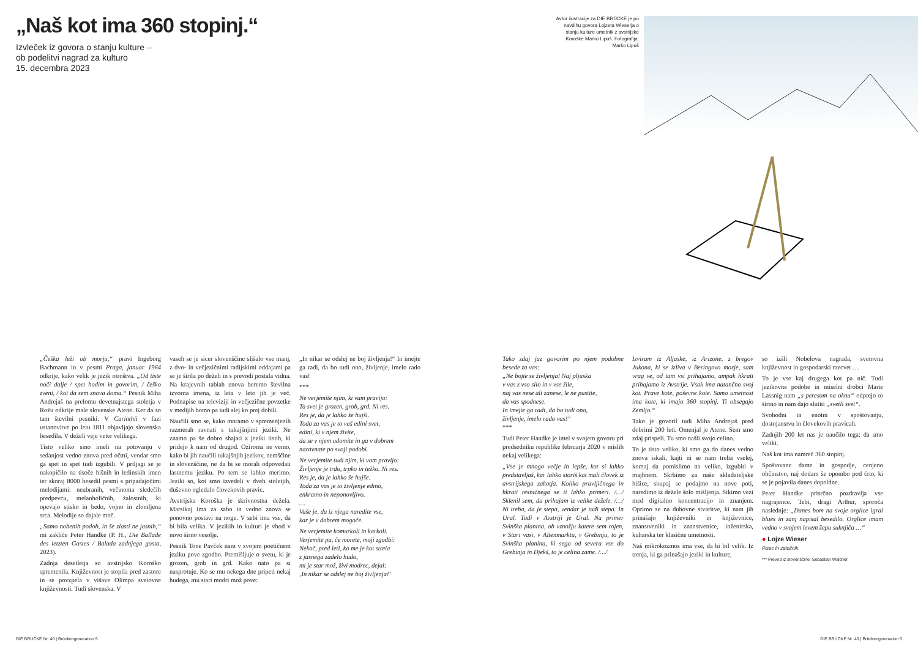„Naš kot ima 360 stopinj.“
Izvleček iz govora o stanju kulture –
ob podelitvi nagrad za kulturo
15. decembra 2023
Avtor ilustracije za DIE BRÜCKE je po navdihu govora Lojzeta Wieserja o stanju kulture umetnik z avstrijske Koroške Marko Lipuš. Fotografija: Marko Lipuš
„Češka leži ob morju,“ pravi Ingeborg Bachmann in v pesmi Praga, januar 1964 odkrije, kako velik je jezik otroštva. „Od tiste noči dalje / spet hodim in govorim, / češko zveni, / kot da sem znova doma.“ Pesnik Miha Andrejaš na prelomu devetnajstega stoletja v Rožu odkrije male slovenske Atene. Ker da so tam številni pesniki. V Carinthii v fazi ustanovitve po letu 1811 objavljajo slovenska besedila. V deželi veje veter velikega.
Tisto veliko smo imeli na potovanju v sedanjost vedno znova pred očmi, vendar smo ga spet in spet tudi izgubili. V prtljagi se je nakopičilo na tisoče hišnih in ledinskih imen ter skoraj 8000 besedil pesmi s pripadajočimi melodijami: neubranih, večinoma sledečih predpevcu, melanholičnih, žalostnih, ki opevajo stisko in bedo, vojno in zlomljena srca. Melodije so dajale moč.
„Samo nobenih podob, in še zlasti ne jasnih,“ mi zakliče Peter Handke (P. H., Die Ballade des letzten Gastes / Balada zadnjega gosta, 2023).
Zadnja desetletja so avstrijsko Koroško spremenila. Književnost je stopila pred zastore in se povzpela v višave Olimpa svetovne književnosti. Tudi slovenska. V
vaseh se je sicer slovenščine slišalo vse manj, z dvo- in večjezičnimi radijskimi oddajami pa se je širila po deželi in s prevodi postala vidna. Na krajevnih tablah znova beremo številna izvorna imena, iz leta v leto jih je več. Podnapise na televiziji in večjezične povzetke v medijih bomo pa tudi slej ko prej dobili.
Naučili smo se, kako moramo v spremenjenih razmerah ravnati s tukajšnjimi jeziki. Ne znamo pa še dobro shajati z jeziki tistih, ki pridejo k nam od drugod. Oziroma ne vemo, kako bi jih naučili tukajšnjih jezikov, nemščine in slovenščine, ne da bi se morali odpovedati lastnemu jeziku. Po tem se lahko merimo. Jeziki so, kot smo izvedeli v dveh stoletjih, duševno ogledalo človekovih pravic.
Avstrijska Koroška je skrivnostna dežela. Marsikaj ima za sabo in vedno znova se ponovno postavi na noge. V sebi ima vse, da bi bila velika. V jezikih in kulturi je vhod v novo širno vesolje.
Pesnik Tone Pavček nam v svojem poetičnem jeziku pove zgodbo. Premišljuje o svetu, ki je grozen, grob in grd. Kako nato pa si nasprotuje. Ko se mu nekega dne pripeti nekaj hudega, mu stari modri mož pove:
„In nikar se odslej ne boj življenja!“ In imejte ga radi, da bo tudi ono, življenje, imelo rado vas!
***
Ne verjemite njim, ki vam pravijo:
Ta svet je grozen, grob, grd. Ni res.
Res je, da je lahko še hujši.
Toda za vas je to vaš edini svet,
edini, ki v njem živite,
da se v njem udomite in ga v dobrem
naravnate po svoji podobi.
Ne verjemite tudi njim, ki vam pravijo:
Življenje je trdo, trpko in težko. Ni res.
Res je, da je lahko še hujše.
Toda za vas je to življenje edino,
enkratno in neponovljivo.
…
Vaše je, da iz njega naredite vse,
kar je v dobrem mogoče.
Ne verjemite komurkoli in karkoli.
Verjemite pa, če morete, moji zgodbi:
Nekoč, pred leti, ko me je kot strela
z jasnega zadelo hudo,
mi je star mož, živi modrec, dejal:
‚In nikar se odslej ne boj življenja!‘
Tako zdaj jaz govorim po njem podobne besede za vas:
„Ne bojte se življenja! Naj pljuska
v vas z vso silo in v vse žile,
naj vas nese ali zanese, le ne pustite,
da vas spodnese.
In imejte ga radi, da bo tudi ono,
življenje, imelo rado vas!“
***
Tudi Peter Handke je imel v svojem govoru pri predsedniku republike februarja 2020 v mislih nekaj velikega:
„Vse je mnogo večje in lepše, kot si lahko predstavljaš, kar lahko storiš kot mali človek iz avstrijskega zakotja. Koliko pravljičnega in hkrati resničnega se ti lahko primeri. /…/ Sklenil sem, da prihajam iz velike dežele. /…/ Ni treba, da je stepa, vendar je tudi stepa. In Ural. Tudi v Avstriji je Ural. Na primer Svinška planina, ob vznožju katere sem rojen, v Stari vasi, v Altenmarktu, v Grebinju, to je Svinška planina, ki sega od severa vse do Grebinja in Djekš, to je celina zame. /…/
Izviram iz Aljaske, iz Arizone, z bregov Jukona, ki se izliva v Beringovo morje, sam vrag ve, od tam vsi prihajamo, ampak hkrati prihajamo iz Avstrije. Vsak ima natančno svoj kot. Prave kote, poševne kote. Samo umetnost ima kote, ki imajo 360 stopinj. Ti obsegajo Zemljo.“
Tako je govoril tudi Miha Andrejaš pred dobrimi 200 leti. Omenjal je Atene. Sem smo zdaj prispeli. Tu smo našli svojo celino.
To je tisto veliko, ki smo ga do danes vedno znova iskali, kajti ni se nam treba vselej, komaj da pomislimo na veliko, izgubiti v majhnem. Skrbimo za naše skladateljske hišice, skupaj se podajmo na nove poti, naredimo iz dežele šolo mišljenja. Stkimo vezi med digitalno koncentracijo in znanjem. Oprimo se na duhovne stvaritve, ki nam jih prinašajo književniki in književnice, znanstveniki in znanstvenice, inženirska, kuharska ter klasične umetnosti.
Naš mikrokozmos ima vse, da bi bil velik. Iz trenja, ki ga prinašajo jeziki in kulture,
so izšli Nobelova nagrada, svetovna književnost in gospodarski razcvet …
To je vse kaj drugega kot pa nič. Tudi jezikovne podobe in miselni drobci Marie Lassnig nam „s peresom na oknu“ odprejo to širino in nam dajo slutiti „svetli svet“.
Svobodni in enotni v spoštovanju, dostojanstvu in človekovih pravicah.
Zadnjih 200 let nas je naučilo tega: da smo veliki.
Naš kot ima namreč 360 stopinj.
Spoštovane dame in gospodje, cenjeno občinstvo, naj dodam še opombo pod črto, ki se je pojavila danes dopoldne.
Peter Handke prisrčno pozdravlja vse nagrajence. Tebi, dragi Arthur, sporoča naslednje: „Danes bom na svoje orglice igral blues in zanj napisal besedilo. Orglice imam vedno v svojem levem žepu suknjiča …“
● Lojze Wieser
Pisec in založnik.
*** Prevod iz slovenščine: Sebastian Walcher
DIE BRÜCKE Nr. 40 | Brückengeneration 5
DIE BRÜCKE Nr. 40 | Brückengeneration 5